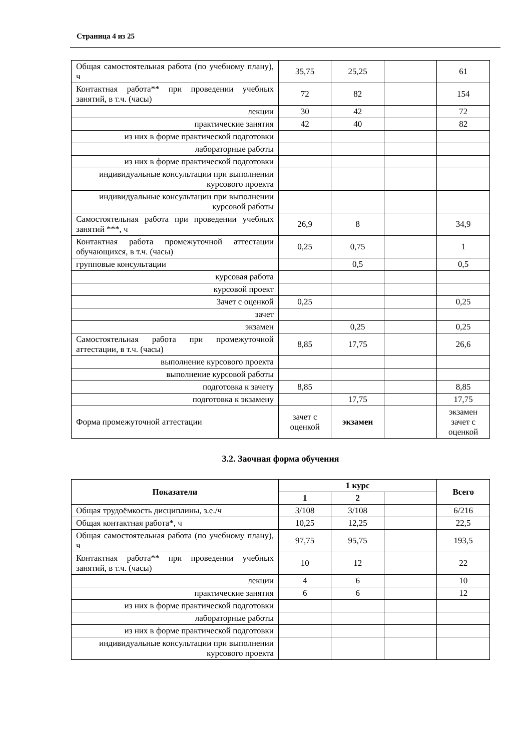Страница 4 из 25
| Общая самостоятельная работа (по учебному плану), ч | 35,75 | 25,25 | | 61 |
| Контактная работа** при проведении учебных занятий, в т.ч. (часы) | 72 | 82 | | 154 |
| лекции | 30 | 42 | | 72 |
| практические занятия | 42 | 40 | | 82 |
| из них в форме практической подготовки | | | | |
| лабораторные работы | | | | |
| из них в форме практической подготовки | | | | |
| индивидуальные консультации при выполнении курсового проекта | | | | |
| индивидуальные консультации при выполнении курсовой работы | | | | |
| Самостоятельная работа при проведении учебных занятий ***, ч | 26,9 | 8 | | 34,9 |
| Контактная работа промежуточной аттестации обучающихся, в т.ч. (часы) | 0,25 | 0,75 | | 1 |
| групповые консультации | | 0,5 | | 0,5 |
| курсовая работа | | | | |
| курсовой проект | | | | |
| Зачет с оценкой | 0,25 | | | 0,25 |
| зачет | | | | |
| экзамен | | 0,25 | | 0,25 |
| Самостоятельная работа при промежуточной аттестации, в т.ч. (часы) | 8,85 | 17,75 | | 26,6 |
| выполнение курсового проекта | | | | |
| выполнение курсовой работы | | | | |
| подготовка к зачету | 8,85 | | | 8,85 |
| подготовка к экзамену | | 17,75 | | 17,75 |
| Форма промежуточной аттестации | зачет с оценкой | экзамен | | экзамен зачет с оценкой |
3.2. Заочная форма обучения
| Показатели | 1 курс | | | Всего |
| --- | --- | --- | --- | --- |
| | 1 | 2 | | |
| Общая трудоёмкость дисциплины, з.е./ч | 3/108 | 3/108 | | 6/216 |
| Общая контактная работа*, ч | 10,25 | 12,25 | | 22,5 |
| Общая самостоятельная работа (по учебному плану), ч | 97,75 | 95,75 | | 193,5 |
| Контактная работа** при проведении учебных занятий, в т.ч. (часы) | 10 | 12 | | 22 |
| лекции | 4 | 6 | | 10 |
| практические занятия | 6 | 6 | | 12 |
| из них в форме практической подготовки | | | | |
| лабораторные работы | | | | |
| из них в форме практической подготовки | | | | |
| индивидуальные консультации при выполнении курсового проекта | | | | |